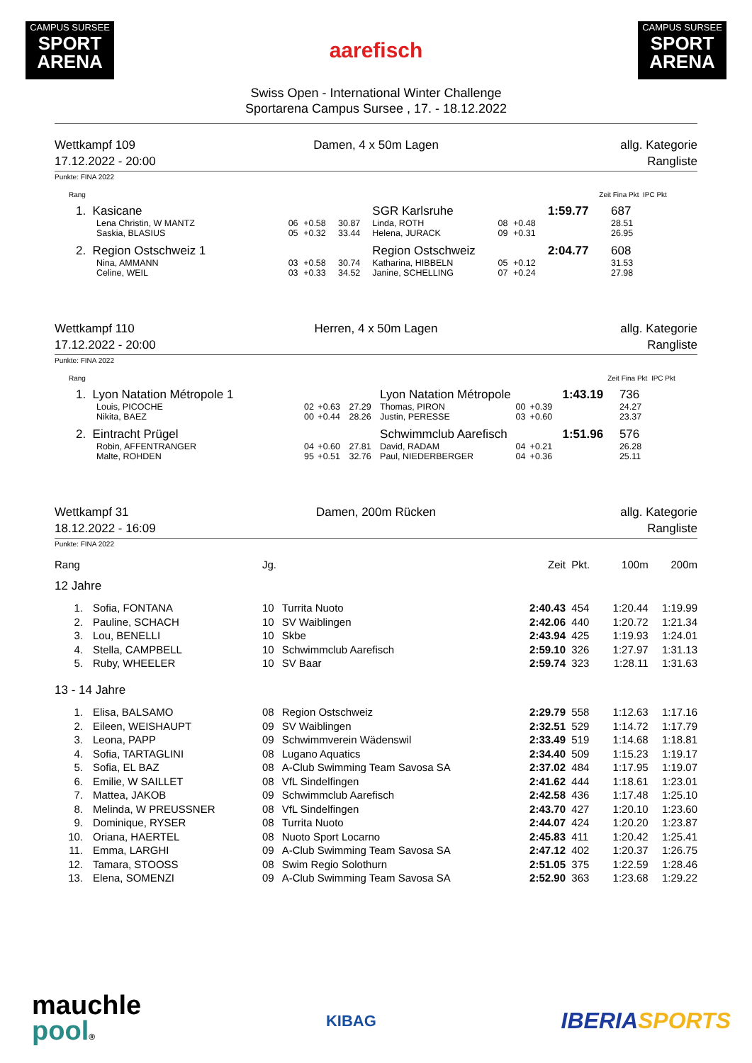CAMPUS SURSEE
SPORT
ARENA
aarefisch
CAMPUS SURSEE
SPORT
ARENA
Swiss Open - International Winter Challenge
Sportarena Campus Sursee , 17. - 18.12.2022
Wettkampf 109
17.12.2022 - 20:00
Damen, 4 x 50m Lagen
allg. Kategorie
Rangliste
Punkte: FINA 2022
| Rang | | | | | | | | Zeit | Fina Pkt IPC Pkt |
| 1. Kasicane | | | | SGR Karlsruhe | | | | 1:59.77 | 687 |
| Lena Christin, W MANTZ | 06 | +0.58 | 30.87 | Linda, ROTH | 08 | +0.48 | | | 28.51 |
| Saskia, BLASIUS | 05 | +0.32 | 33.44 | Helena, JURACK | 09 | +0.31 | | | 26.95 |
| 2. Region Ostschweiz 1 | | | | Region Ostschweiz | | | | 2:04.77 | 608 |
| Nina, AMMANN | 03 | +0.58 | 30.74 | Katharina, HIBBELN | 05 | +0.12 | | | 31.53 |
| Celine, WEIL | 03 | +0.33 | 34.52 | Janine, SCHELLING | 07 | +0.24 | | | 27.98 |
Wettkampf 110
17.12.2022 - 20:00
Herren, 4 x 50m Lagen
allg. Kategorie
Rangliste
Punkte: FINA 2022
| Rang | | | | | | | | Zeit | Fina Pkt IPC Pkt |
| 1. Lyon Natation Métropole 1 | | | | Lyon Natation Métropole | | | | 1:43.19 | 736 |
| Louis, PICOCHE | 02 | +0.63 | 27.29 | Thomas, PIRON | 00 | +0.39 | | | 24.27 |
| Nikita, BAEZ | 00 | +0.44 | 28.26 | Justin, PERESSE | 03 | +0.60 | | | 23.37 |
| 2. Eintracht Prügel | | | | Schwimmclub Aarefisch | | | | 1:51.96 | 576 |
| Robin, AFFENTRANGER | 04 | +0.60 | 27.81 | David, RADAM | 04 | +0.21 | | | 26.28 |
| Malte, ROHDEN | 95 | +0.51 | 32.76 | Paul, NIEDERBERGER | 04 | +0.36 | | | 25.11 |
Wettkampf 31
18.12.2022 - 16:09
Damen, 200m Rücken
allg. Kategorie
Rangliste
Punkte: FINA 2022
| Rang | | Jg. | | Zeit | Pkt. | 100m | 200m |
| 12 Jahre | | | | | | | |
| 1. | Sofia, FONTANA | 10 | Turrita Nuoto | 2:40.43 | 454 | 1:20.44 | 1:19.99 |
| 2. | Pauline, SCHACH | 10 | SV Waiblingen | 2:42.06 | 440 | 1:20.72 | 1:21.34 |
| 3. | Lou, BENELLI | 10 | Skbe | 2:43.94 | 425 | 1:19.93 | 1:24.01 |
| 4. | Stella, CAMPBELL | 10 | Schwimmclub Aarefisch | 2:59.10 | 326 | 1:27.97 | 1:31.13 |
| 5. | Ruby, WHEELER | 10 | SV Baar | 2:59.74 | 323 | 1:28.11 | 1:31.63 |
| 13 - 14 Jahre | | | | | | | |
| 1. | Elisa, BALSAMO | 08 | Region Ostschweiz | 2:29.79 | 558 | 1:12.63 | 1:17.16 |
| 2. | Eileen, WEISHAUPT | 09 | SV Waiblingen | 2:32.51 | 529 | 1:14.72 | 1:17.79 |
| 3. | Leona, PAPP | 09 | Schwimmverein Wädenswil | 2:33.49 | 519 | 1:14.68 | 1:18.81 |
| 4. | Sofia, TARTAGLINI | 08 | Lugano Aquatics | 2:34.40 | 509 | 1:15.23 | 1:19.17 |
| 5. | Sofia, EL BAZ | 08 | A-Club Swimming Team Savosa SA | 2:37.02 | 484 | 1:17.95 | 1:19.07 |
| 6. | Emilie, W SAILLET | 08 | VfL Sindelfingen | 2:41.62 | 444 | 1:18.61 | 1:23.01 |
| 7. | Mattea, JAKOB | 09 | Schwimmclub Aarefisch | 2:42.58 | 436 | 1:17.48 | 1:25.10 |
| 8. | Melinda, W PREUSSNER | 08 | VfL Sindelfingen | 2:43.70 | 427 | 1:20.10 | 1:23.60 |
| 9. | Dominique, RYSER | 08 | Turrita Nuoto | 2:44.07 | 424 | 1:20.20 | 1:23.87 |
| 10. | Oriana, HAERTEL | 08 | Nuoto Sport Locarno | 2:45.83 | 411 | 1:20.42 | 1:25.41 |
| 11. | Emma, LARGHI | 09 | A-Club Swimming Team Savosa SA | 2:47.12 | 402 | 1:20.37 | 1:26.75 |
| 12. | Tamara, STOOSS | 08 | Swim Regio Solothurn | 2:51.05 | 375 | 1:22.59 | 1:28.46 |
| 13. | Elena, SOMENZI | 09 | A-Club Swimming Team Savosa SA | 2:52.90 | 363 | 1:23.68 | 1:29.22 |
mauchle
pool®
KIBAG
IBERIA SPORTS